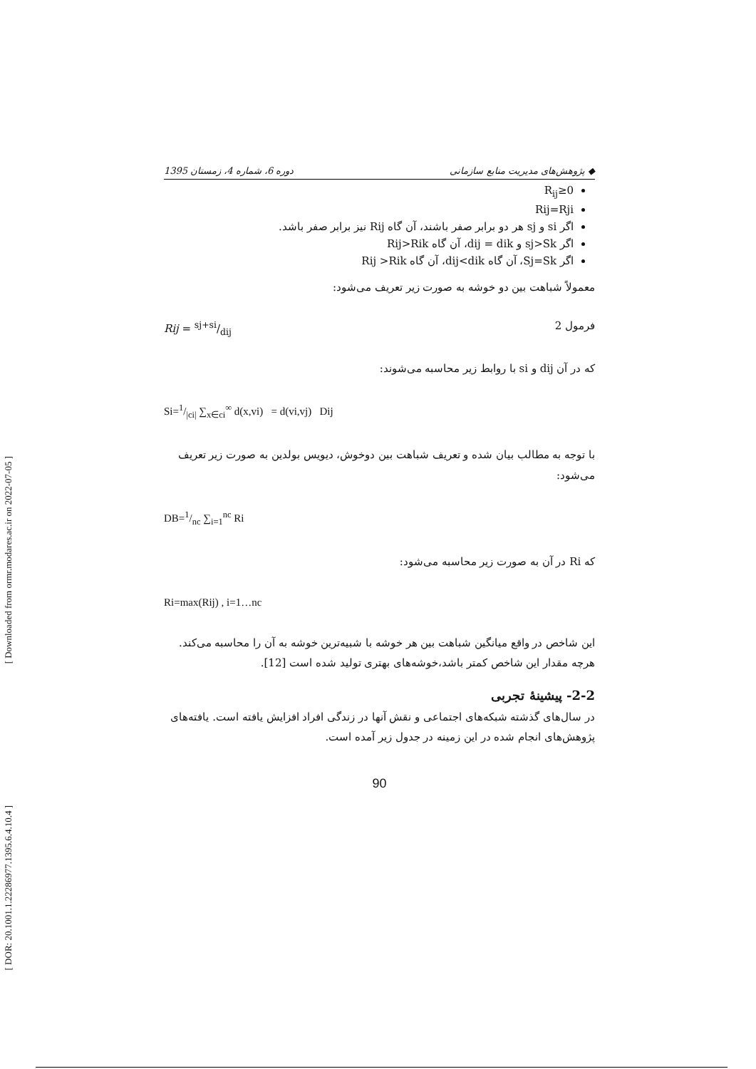[ Downloaded from ormr.modares.ac.ir on 2022-07-05 ]
[ DOR: 20.1001.1.22286977.1395.6.4.10.4 ]
1395 دوره 6، شماره 4، زمستان ◆ پژوهش‌های مدیریت منابع سازمانی
R<sub>ij</sub>≥0
Rij=Rji
اگر si و sj هر دو برابر صفر باشند، آن گاه Rij نیز برابر صفر باشد.
اگر sj>Sk و dij = dik، آن گاه Rij>Rik
اگر Sj=Sk، آن گاه dij<dik، آن گاه Rij >Rik
معمولاً شباهت بین دو خوشه به صورت زیر تعریف می‌شود:
Rij = sj+si/dij فرمول 2
که در آن dij و si با روابط زیر محاسبه می‌شوند:
Si=1/|ci| ∑<sub>x∈ci</sub><sup>∞</sup> d(x,vi) = d(vi,vj) Dij
با توجه به مطالب بیان شده و تعریف شباهت بین دوخوش، دیویس بولدین به صورت زیر تعریف می‌شود:
DB=1/nc ∑<sub>i=1</sub><sup>nc</sup> Ri
که Ri در آن به صورت زیر محاسبه می‌شود:
Ri=max(Rij) , i=1…nc
این شاخص در واقع میانگین شباهت بین هر خوشه با شبیه‌ترین خوشه به آن را محاسبه می‌کند. هرچه مقدار این شاخص کمتر باشد،خوشه‌های بهتری تولید شده است [12].
2-2- پیشینهٔ تجربی
در سال‌های گذشته شبکه‌های اجتماعی و نقش آنها در زندگی افراد افزایش یافته است. یافته‌های پژوهش‌های انجام شده در این زمینه در جدول زیر آمده است.
90